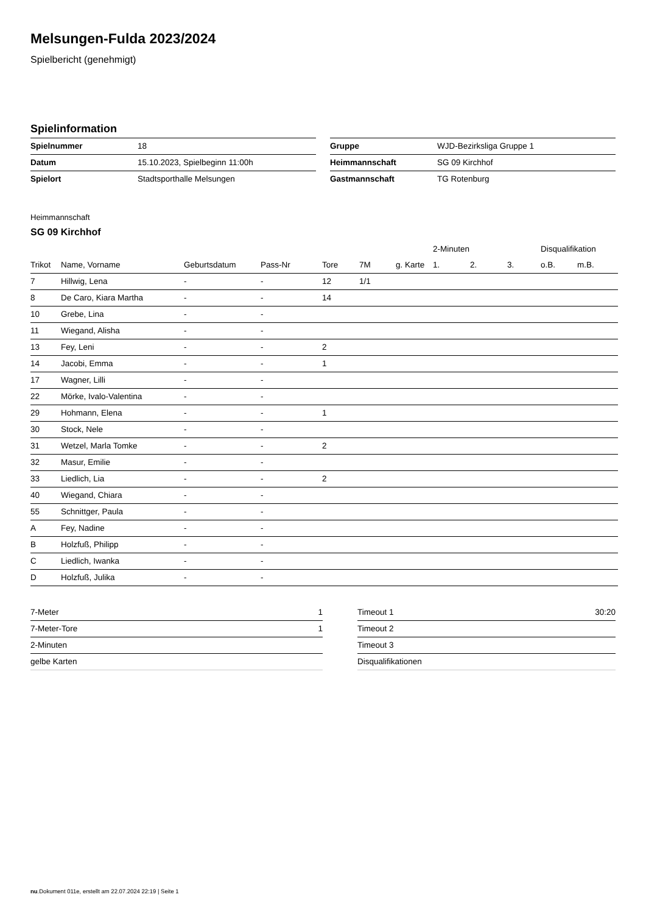Melsungen-Fulda 2023/2024
Spielbericht (genehmigt)
Spielinformation
| Spielnummer | 18 |
| Datum | 15.10.2023, Spielbeginn 11:00h |
| Spielort | Stadtsporthalle Melsungen |
| Gruppe | WJD-Bezirksliga Gruppe 1 |
| Heimmannschaft | SG 09 Kirchhof |
| Gastmannschaft | TG Rotenburg |
Heimmannschaft
SG 09 Kirchhof
| | | | | | | | 2-Minuten | | | Disqualifikation | |
| --- | --- | --- | --- | --- | --- | --- | --- | --- | --- | --- | --- |
| Trikot | Name, Vorname | Geburtsdatum | Pass-Nr | Tore | 7M | g. Karte | 1. | 2. | 3. | o.B. | m.B. |
| 7 | Hillwig, Lena | - | - | 12 | 1/1 | | | | | | |
| 8 | De Caro, Kiara Martha | - | - | 14 | | | | | | | |
| 10 | Grebe, Lina | - | - | | | | | | | | |
| 11 | Wiegand, Alisha | - | - | | | | | | | | |
| 13 | Fey, Leni | - | - | 2 | | | | | | | |
| 14 | Jacobi, Emma | - | - | 1 | | | | | | | |
| 17 | Wagner, Lilli | - | - | | | | | | | | |
| 22 | Mörke, Ivalo-Valentina | - | - | | | | | | | | |
| 29 | Hohmann, Elena | - | - | 1 | | | | | | | |
| 30 | Stock, Nele | - | - | | | | | | | | |
| 31 | Wetzel, Marla Tomke | - | - | 2 | | | | | | | |
| 32 | Masur, Emilie | - | - | | | | | | | | |
| 33 | Liedlich, Lia | - | - | 2 | | | | | | | |
| 40 | Wiegand, Chiara | - | - | | | | | | | | |
| 55 | Schnittger, Paula | - | - | | | | | | | | |
| A | Fey, Nadine | - | - | | | | | | | | |
| B | Holzfuß, Philipp | - | - | | | | | | | | |
| C | Liedlich, Iwanka | - | - | | | | | | | | |
| D | Holzfuß, Julika | - | - | | | | | | | | |
| 7-Meter | 1 |
| 7-Meter-Tore | 1 |
| 2-Minuten | |
| gelbe Karten | |
| Timeout 1 | 30:20 |
| Timeout 2 | |
| Timeout 3 | |
| Disqualifikationen | |
nu.Dokument 011e, erstellt am 22.07.2024 22:19 | Seite 1